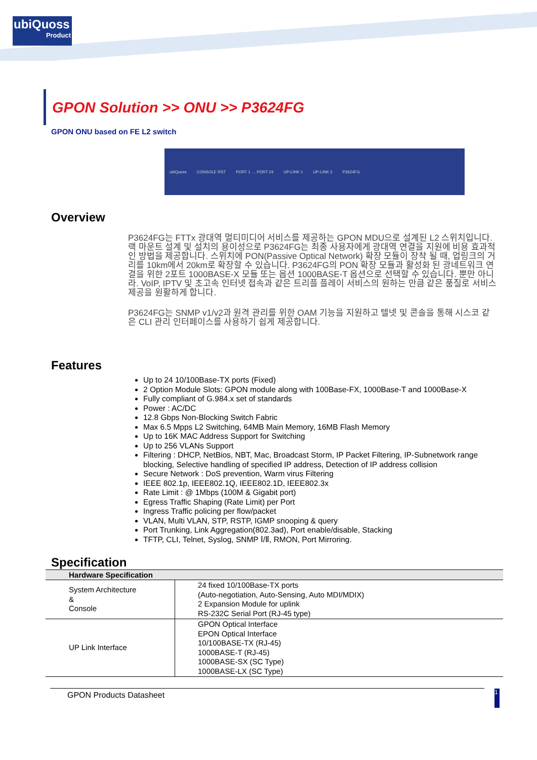ubiQuoss
Product
www.ubiquoss.com
GPON Solution >> ONU >> P3624FG
GPON ONU based on FE L2 switch
ubiQuoss CONSOLE RST PORT 1 … PORT 24 UP-LINK 1 UP-LINK 2 P3624FG
Overview
P3624FG는 FTTx 광대역 멀티미디어 서비스를 제공하는 GPON MDU으로 설계된 L2 스위치입니다. 랙 마운트 설계 및 설치의 용이성으로 P3624FG는 최종 사용자에게 광대역 연결을 지원에 비용 효과적인 방법을 제공합니다. 스위치에 PON(Passive Optical Network) 확장 모듈이 장착 될 때, 업링크의 거리를 10km에서 20km로 확장할 수 있습니다. P3624FG의 PON 확장 모듈과 활성화 된 광네트워크 연결을 위한 2포트 1000BASE-X 모듈 또는 옵션 1000BASE-T 옵션으로 선택할 수 있습니다. 뿐만 아니라. VoIP, IPTV 및 초고속 인터넷 접속과 같은 트리플 플레이 서비스의 원하는 만큼 같은 품질로 서비스 제공을 원활하게 합니다.
P3624FG는 SNMP v1/v2과 원격 관리를 위한 OAM 기능을 지원하고 텔넷 및 콘솔을 통해 시스코 같은 CLI 관리 인터페이스를 사용하기 쉽게 제공합니다.
Features
Up to 24 10/100Base-TX ports (Fixed)
2 Option Module Slots: GPON module along with 100Base-FX, 1000Base-T and 1000Base-X
Fully compliant of G.984.x set of standards
Power : AC/DC
12.8 Gbps Non-Blocking Switch Fabric
Max 6.5 Mpps L2 Switching, 64MB Main Memory, 16MB Flash Memory
Up to 16K MAC Address Support for Switching
Up to 256 VLANs Support
Filtering : DHCP, NetBios, NBT, Mac, Broadcast Storm, IP Packet Filtering, IP-Subnetwork range blocking, Selective handling of specified IP address, Detection of IP address collision
Secure Network : DoS prevention, Warm virus Filtering
IEEE 802.1p, IEEE802.1Q, IEEE802.1D, IEEE802.3x
Rate Limit : @ 1Mbps (100M & Gigabit port)
Egress Traffic Shaping (Rate Limit) per Port
Ingress Traffic policing per flow/packet
VLAN, Multi VLAN, STP, RSTP, IGMP snooping & query
Port Trunking, Link Aggregation(802.3ad), Port enable/disable, Stacking
TFTP, CLI, Telnet, Syslog, SNMP Ⅰ/Ⅱ, RMON, Port Mirroring.
Specification
| Hardware Specification | |
| --- | --- |
| System Architecture & Console | 24 fixed 10/100Base-TX ports (Auto-negotiation, Auto-Sensing, Auto MDI/MDIX) 2 Expansion Module for uplink RS-232C Serial Port (RJ-45 type) |
| UP Link Interface | GPON Optical Interface EPON Optical Interface 10/100BASE-TX (RJ-45) 1000BASE-T (RJ-45) 1000BASE-SX (SC Type) 1000BASE-LX (SC Type) |
GPON Products Datasheet
1